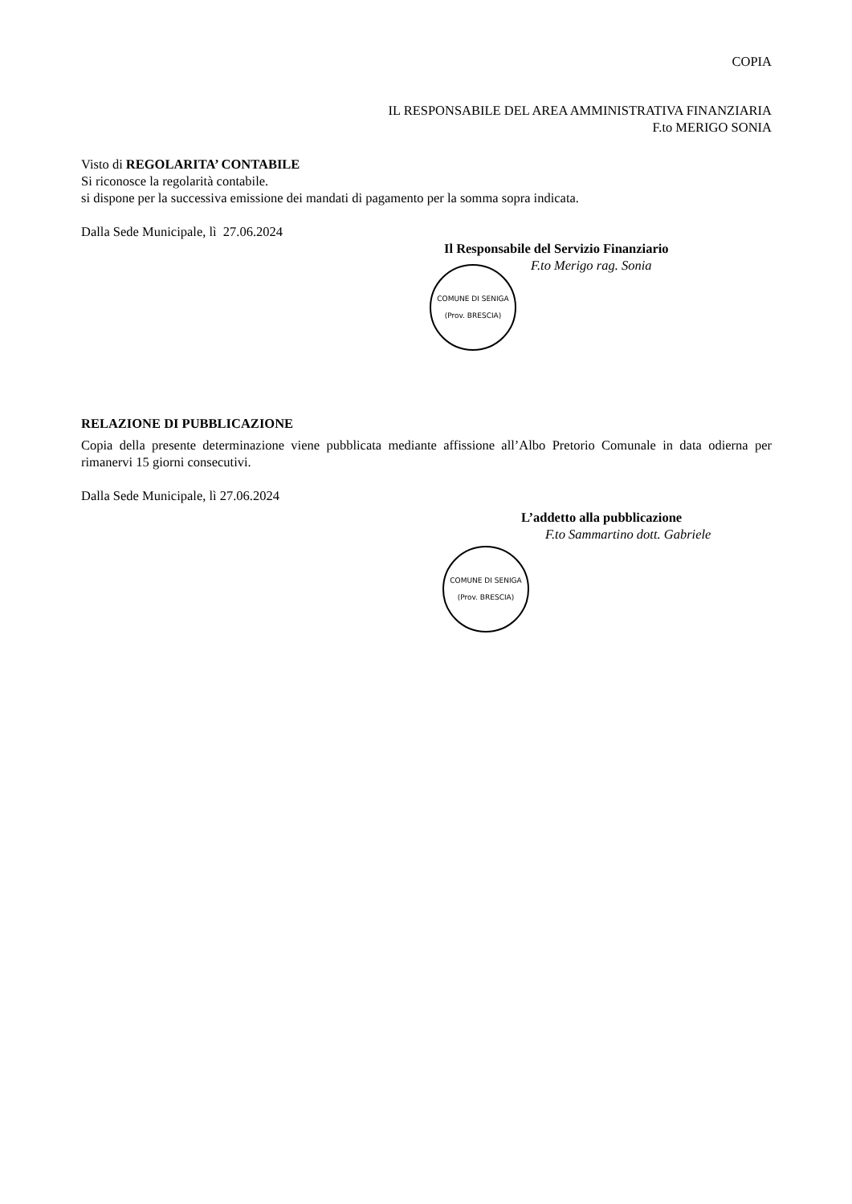COPIA
IL RESPONSABILE DEL AREA AMMINISTRATIVA FINANZIARIA
F.to MERIGO SONIA
Visto di REGOLARITA’ CONTABILE
Si riconosce la regolarità contabile.
si dispone per la successiva emissione dei mandati di pagamento per la somma sopra indicata.
Dalla Sede Municipale, lì 27.06.2024
Il Responsabile del Servizio Finanziario
F.to Merigo rag. Sonia
COMUNE DI SENIGA
(Prov. BRESCIA)
RELAZIONE DI PUBBLICAZIONE
Copia della presente determinazione viene pubblicata mediante affissione all’Albo Pretorio Comunale in data odierna per rimanervi 15 giorni consecutivi.
Dalla Sede Municipale, lì 27.06.2024
L’addetto alla pubblicazione
F.to Sammartino dott. Gabriele
COMUNE DI SENIGA
(Prov. BRESCIA)